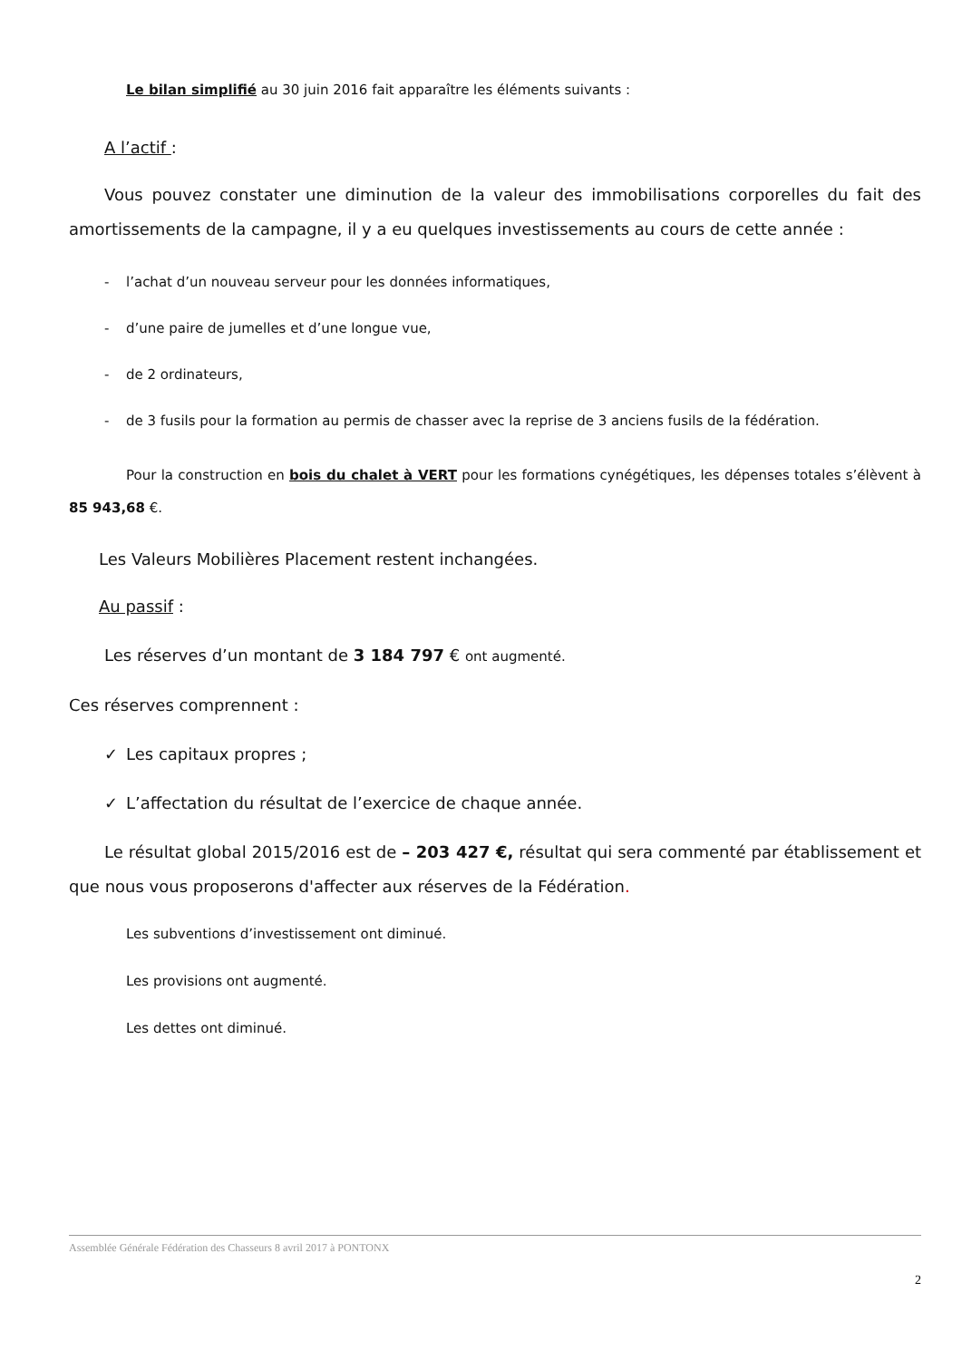Le bilan simplifié au 30 juin 2016 fait apparaître les éléments suivants :
A l’actif :
Vous pouvez constater une diminution de la valeur des immobilisations corporelles du fait des amortissements de la campagne, il y a eu quelques investissements au cours de cette année :
- l’achat d’un nouveau serveur pour les données informatiques,
- d’une paire de jumelles et d’une longue vue,
- de 2 ordinateurs,
- de 3 fusils pour la formation au permis de chasser avec la reprise de 3 anciens fusils de la fédération.
Pour la construction en bois du chalet à VERT pour les formations cynégétiques, les dépenses totales s’élèvent à 85 943,68 €.
Les Valeurs Mobilières Placement restent inchangées.
Au passif :
Les réserves d’un montant de 3 184 797 € ont augmenté.
Ces réserves comprennent :
✓ Les capitaux propres ;
✓ L’affectation du résultat de l’exercice de chaque année.
Le résultat global 2015/2016 est de – 203 427 €, résultat qui sera commenté par établissement et que nous vous proposerons d'affecter aux réserves de la Fédération.
Les subventions d’investissement ont diminué.
Les provisions ont augmenté.
Les dettes ont diminué.
Assemblée Générale Fédération des Chasseurs 8 avril 2017 à PONTONX
2